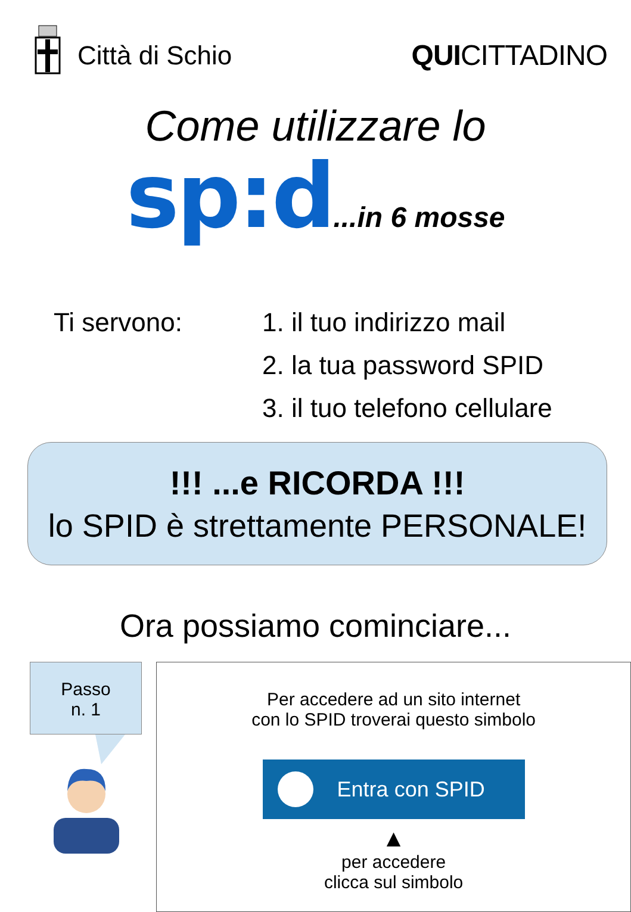Città di Schio QUICITTADINO
Come utilizzare lo
sp:d...in 6 mosse
Ti servono: 1. il tuo indirizzo mail
2. la tua password SPID
3. il tuo telefono cellulare
!!! ...e RICORDA !!!
lo SPID è strettamente PERSONALE!
Ora possiamo cominciare...
Passo
n. 1
Per accedere ad un sito internet
con lo SPID troverai questo simbolo
Entra con SPID
▲
per accedere
clicca sul simbolo